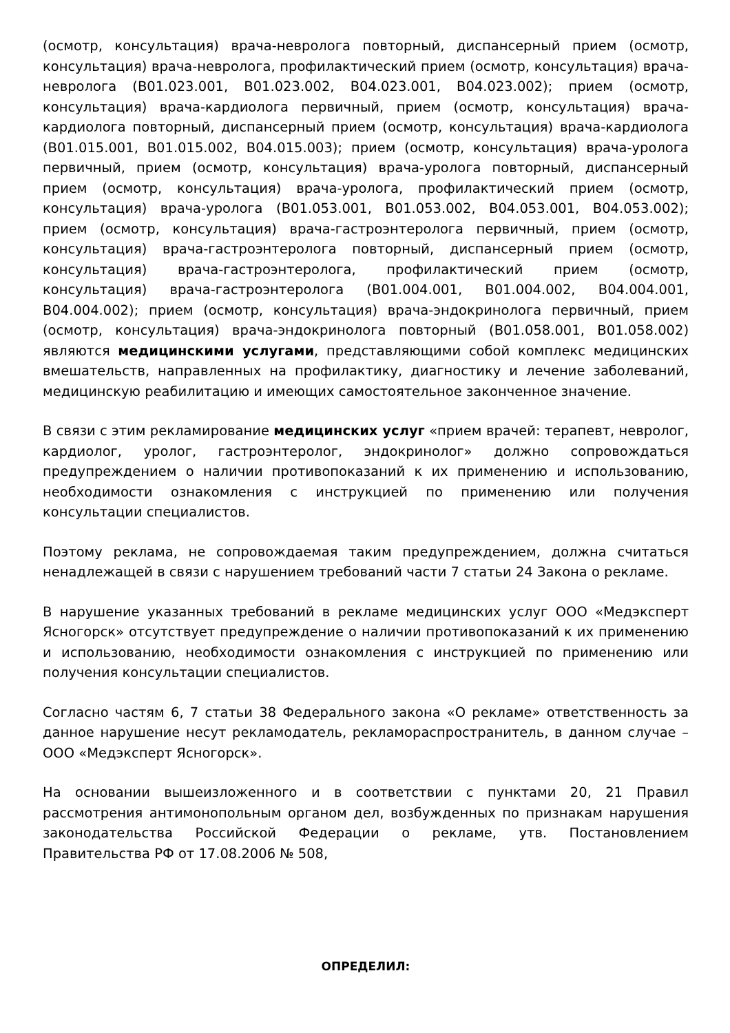(осмотр, консультация) врача-невролога повторный, диспансерный прием (осмотр, консультация) врача-невролога, профилактический прием (осмотр, консультация) врача-невролога (B01.023.001, B01.023.002, B04.023.001, B04.023.002); прием (осмотр, консультация) врача-кардиолога первичный, прием (осмотр, консультация) врача-кардиолога повторный, диспансерный прием (осмотр, консультация) врача-кардиолога (B01.015.001, B01.015.002, B04.015.003); прием (осмотр, консультация) врача-уролога первичный, прием (осмотр, консультация) врача-уролога повторный, диспансерный прием (осмотр, консультация) врача-уролога, профилактический прием (осмотр, консультация) врача-уролога (B01.053.001, B01.053.002, B04.053.001, B04.053.002); прием (осмотр, консультация) врача-гастроэнтеролога первичный, прием (осмотр, консультация) врача-гастроэнтеролога повторный, диспансерный прием (осмотр, консультация) врача-гастроэнтеролога, профилактический прием (осмотр, консультация) врача-гастроэнтеролога (B01.004.001, B01.004.002, B04.004.001, B04.004.002); прием (осмотр, консультация) врача-эндокринолога первичный, прием (осмотр, консультация) врача-эндокринолога повторный (B01.058.001, B01.058.002) являются медицинскими услугами, представляющими собой комплекс медицинских вмешательств, направленных на профилактику, диагностику и лечение заболеваний, медицинскую реабилитацию и имеющих самостоятельное законченное значение.
В связи с этим рекламирование медицинских услуг «прием врачей: терапевт, невролог, кардиолог, уролог, гастроэнтеролог, эндокринолог» должно сопровождаться предупреждением о наличии противопоказаний к их применению и использованию, необходимости ознакомления с инструкцией по применению или получения консультации специалистов.
Поэтому реклама, не сопровождаемая таким предупреждением, должна считаться ненадлежащей в связи с нарушением требований части 7 статьи 24 Закона о рекламе.
В нарушение указанных требований в рекламе медицинских услуг ООО «Медэксперт Ясногорск» отсутствует предупреждение о наличии противопоказаний к их применению и использованию, необходимости ознакомления с инструкцией по применению или получения консультации специалистов.
Согласно частям 6, 7 статьи 38 Федерального закона «О рекламе» ответственность за данное нарушение несут рекламодатель, рекламораспространитель, в данном случае – ООО «Медэксперт Ясногорск».
На основании вышеизложенного и в соответствии с пунктами 20, 21 Правил рассмотрения антимонопольным органом дел, возбужденных по признакам нарушения законодательства Российской Федерации о рекламе, утв. Постановлением Правительства РФ от 17.08.2006 № 508,
ОПРЕДЕЛИЛ: